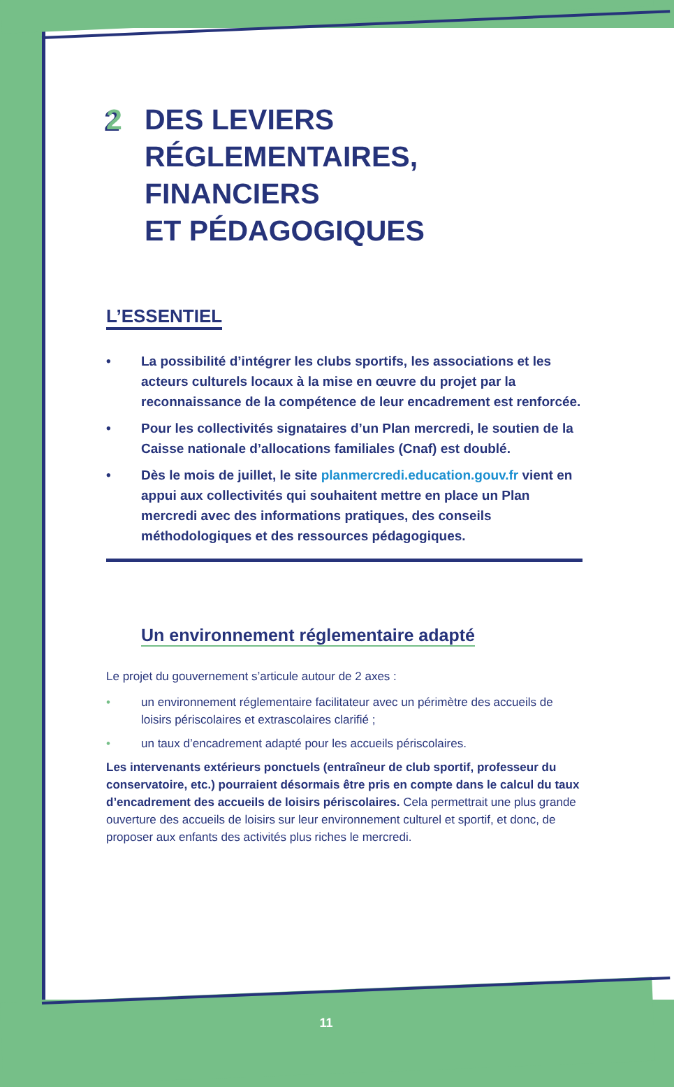2 DES LEVIERS
RÉGLEMENTAIRES,
FINANCIERS
ET PÉDAGOGIQUES
L’ESSENTIEL
• La possibilité d’intégrer les clubs sportifs, les associations et les acteurs culturels locaux à la mise en œuvre du projet par la reconnaissance de la compétence de leur encadrement est renforcée.
• Pour les collectivités signataires d’un Plan mercredi, le soutien de la Caisse nationale d’allocations familiales (Cnaf) est doublé.
• Dès le mois de juillet, le site planmercredi.education.gouv.fr vient en appui aux collectivités qui souhaitent mettre en place un Plan mercredi avec des informations pratiques, des conseils méthodologiques et des ressources pédagogiques.
Un environnement réglementaire adapté
Le projet du gouvernement s’articule autour de 2 axes :
• un environnement réglementaire facilitateur avec un périmètre des accueils de loisirs périscolaires et extrascolaires clarifié ;
• un taux d’encadrement adapté pour les accueils périscolaires.
Les intervenants extérieurs ponctuels (entraîneur de club sportif, professeur du conservatoire, etc.) pourraient désormais être pris en compte dans le calcul du taux d’encadrement des accueils de loisirs périscolaires. Cela permettrait une plus grande ouverture des accueils de loisirs sur leur environnement culturel et sportif, et donc, de proposer aux enfants des activités plus riches le mercredi.
11